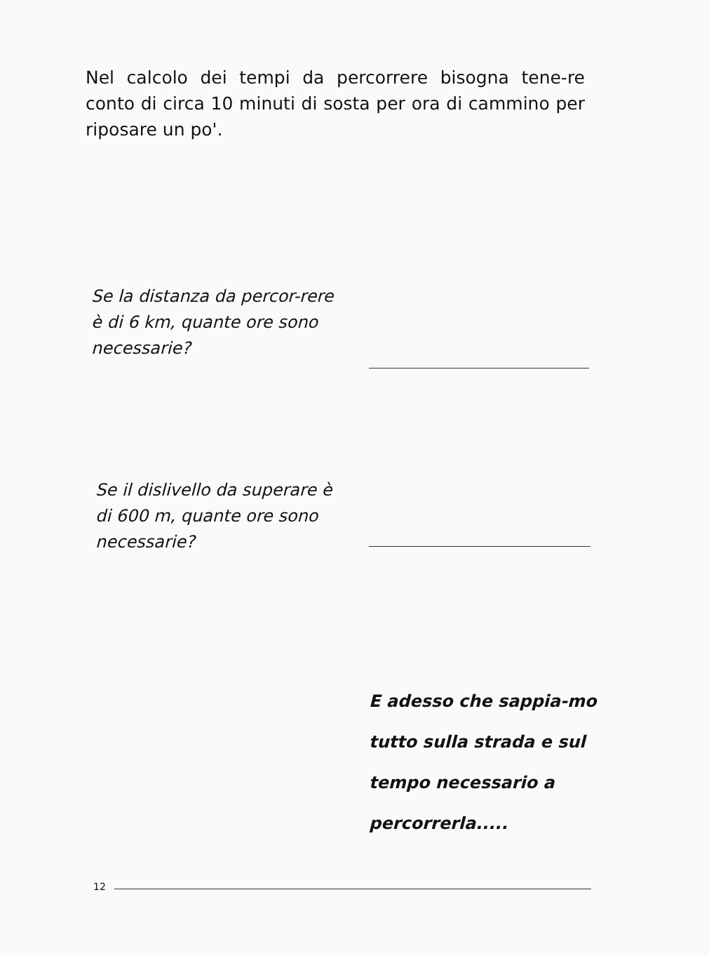Nel calcolo dei tempi da percorrere bisogna tene-re conto di circa 10 minuti di sosta per ora di cammino per riposare un po'.
Se la distanza da percor-rere è di 6 km, quante ore sono necessarie?
Se il dislivello da superare è di 600 m, quante ore sono necessarie?
E adesso che sappia-mo tutto sulla strada e sul tempo necessario a percorrerla.....
12